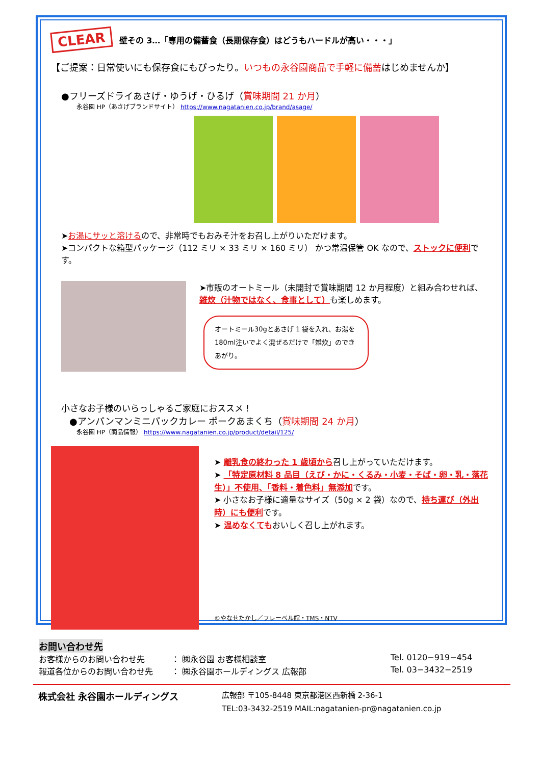CLEAR 壁その 3…「専用の備蓄食（長期保存食）はどうもハードルが高い・・・」
【ご提案：日常使いにも保存食にもぴったり。いつもの永谷園商品で手軽に備蓄はじめませんか】
●フリーズドライあさげ・ゆうげ・ひるげ（賞味期間 21 か月）
永谷園 HP（あさげブランドサイト） https://www.nagatanien.co.jp/brand/asage/
➤お湯にサッと溶けるので、非常時でもおみそ汁をお召し上がりいただけます。
➤コンパクトな箱型パッケージ（112 ミリ × 33 ミリ × 160 ミリ） かつ常温保管 OK なので、ストックに便利です。
➤市販のオートミール（未開封で賞味期間 12 か月程度）と組み合わせれば、
雑炊（汁物ではなく、食事として）も楽しめます。
オートミール30gとあさげ 1 袋を入れ、お湯を 180ml注いでよく混ぜるだけで「雑炊」のできあがり。
小さなお子様のいらっしゃるご家庭におススメ！
●アンパンマンミニパックカレー ポークあまくち（賞味期間 24 か月）
永谷園 HP（商品情報） https://www.nagatanien.co.jp/product/detail/125/
➤ 離乳食の終わった 1 歳頃から召し上がっていただけます。
➤ 「特定原材料 8 品目（えび・かに・くるみ・小麦・そば・卵・乳・落花生）」不使用、「香料・着色料」無添加です。
➤ 小さなお子様に適量なサイズ（50g × 2 袋）なので、持ち運び（外出時）にも便利です。
➤ 温めなくてもおいしく召し上がれます。
©やなせたかし／フレーベル館・TMS・NTV
お問い合わせ先
お客様からのお問い合わせ先 ： ㈱永谷園 お客様相談室 Tel. 0120−919−454
報道各位からのお問い合わせ先 ： ㈱永谷園ホールディングス 広報部 Tel. 03−3432−2519
株式会社 永谷園ホールディングス
広報部 〒105-8448 東京都港区西新橋 2-36-1
TEL:03-3432-2519 MAIL:nagatanien-pr@nagatanien.co.jp